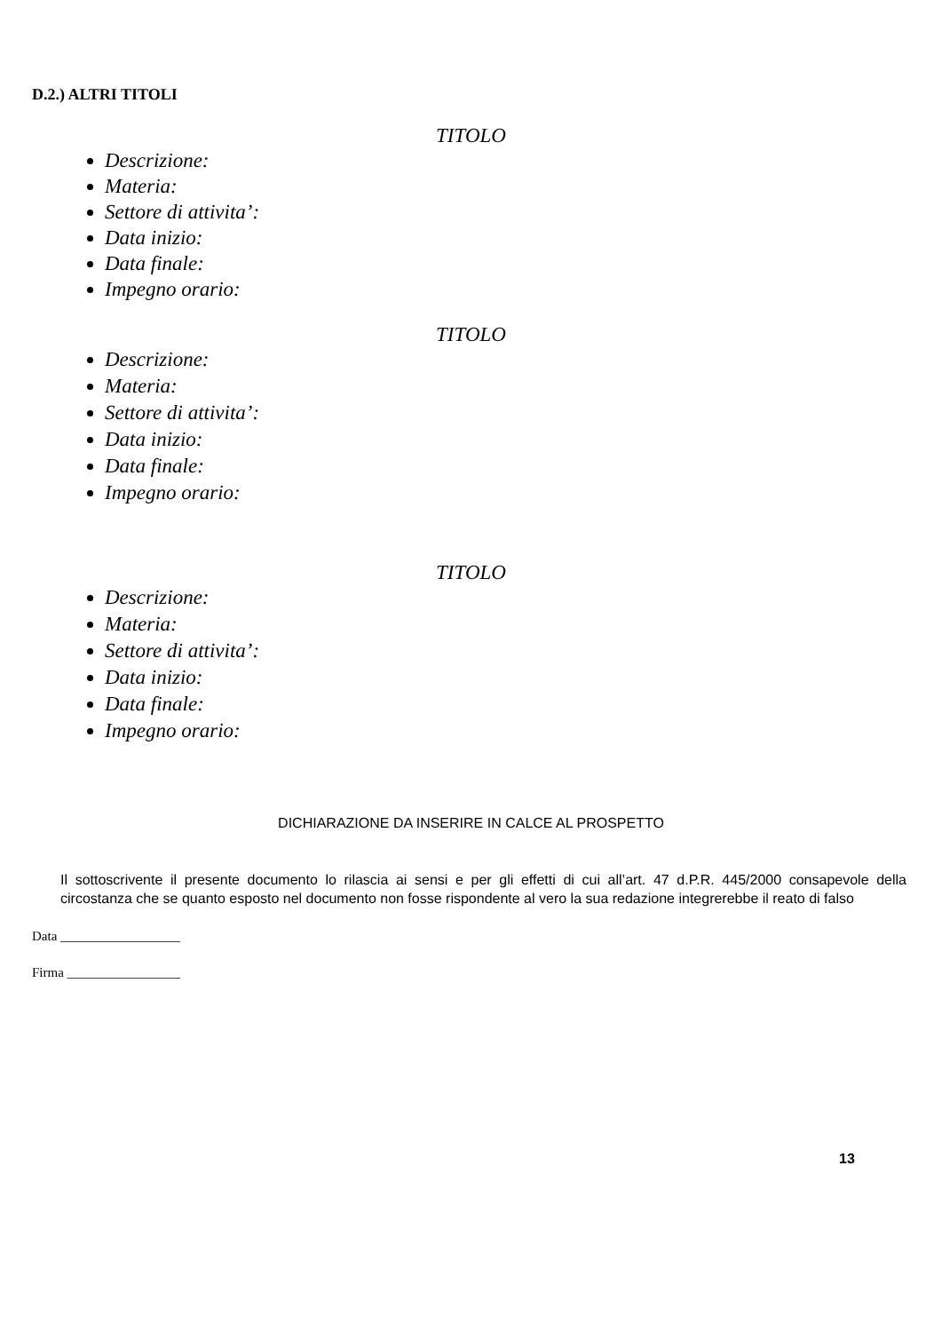D.2.) ALTRI TITOLI
TITOLO
Descrizione:
Materia:
Settore di attivita’:
Data inizio:
Data finale:
Impegno orario:
TITOLO
Descrizione:
Materia:
Settore di attivita’:
Data inizio:
Data finale:
Impegno orario:
TITOLO
Descrizione:
Materia:
Settore di attivita’:
Data inizio:
Data finale:
Impegno orario:
DICHIARAZIONE DA INSERIRE IN CALCE AL PROSPETTO
Il sottoscrivente il presente documento lo rilascia ai sensi e per gli effetti di cui all’art. 47 d.P.R. 445/2000 consapevole della circostanza che se quanto esposto nel documento non fosse rispondente al vero la sua redazione integrerebbe il reato di falso
Data __________________
Firma _________________
13